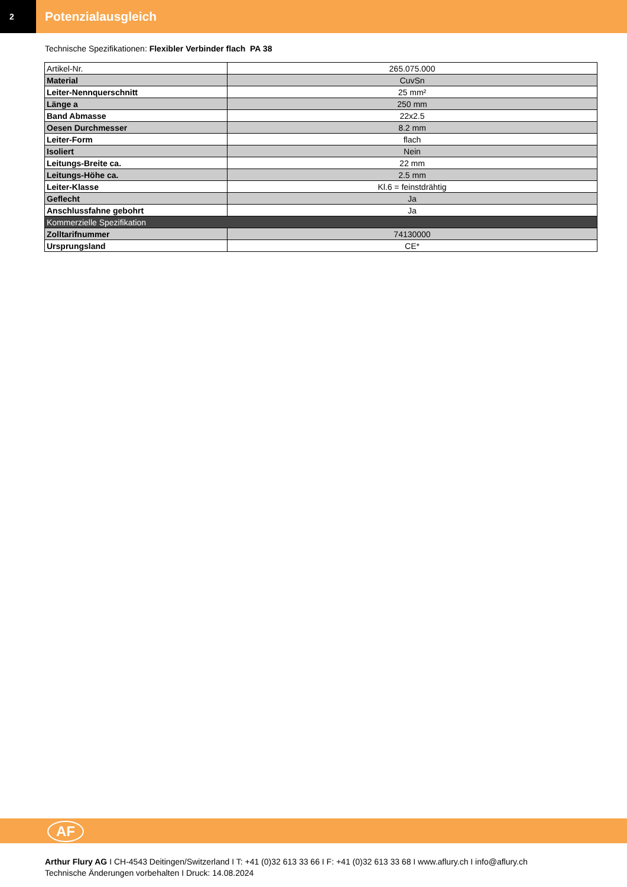2
Potenzialausgleich
Technische Spezifikationen: Flexibler Verbinder flach PA 38
| Artikel-Nr. | 265.075.000 |
| Material | CuvSn |
| Leiter-Nennquerschnitt | 25 mm² |
| Länge a | 250 mm |
| Band Abmasse | 22x2.5 |
| Oesen Durchmesser | 8.2 mm |
| Leiter-Form | flach |
| Isoliert | Nein |
| Leitungs-Breite ca. | 22 mm |
| Leitungs-Höhe ca. | 2.5 mm |
| Leiter-Klasse | Kl.6 = feinstdrähtig |
| Geflecht | Ja |
| Anschlussfahne gebohrt | Ja |
| Kommerzielle Spezifikation | |
| Zolltarifnummer | 74130000 |
| Ursprungsland | CE* |
AF
Arthur Flury AG I CH-4543 Deitingen/Switzerland I T: +41 (0)32 613 33 66 I F: +41 (0)32 613 33 68 I www.aflury.ch I info@aflury.ch
Technische Änderungen vorbehalten I Druck: 14.08.2024